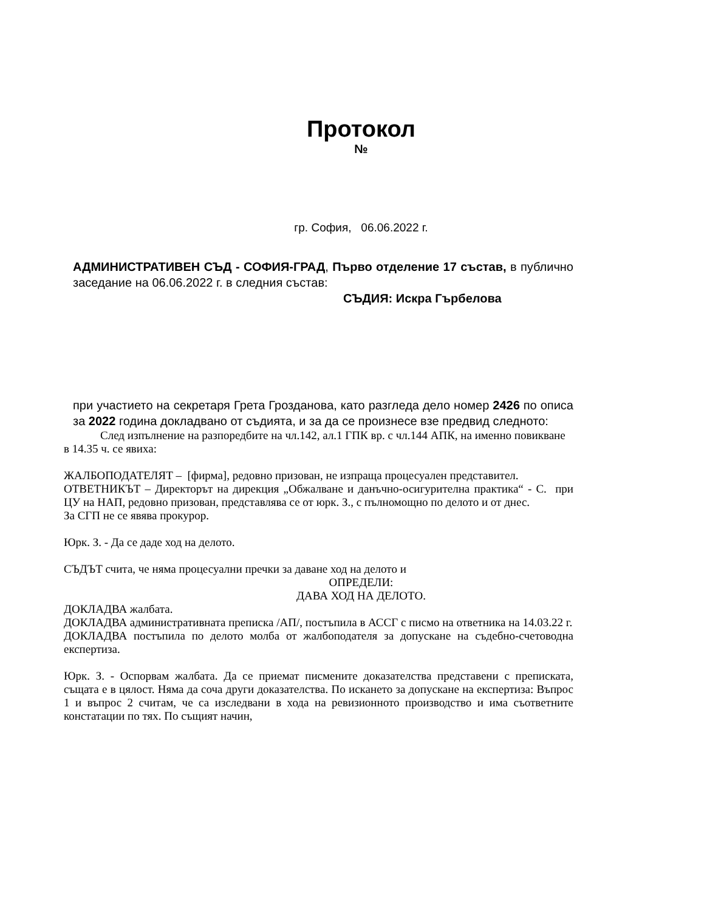Протокол
№
гр. София, 06.06.2022 г.
АДМИНИСТРАТИВЕН СЪД - СОФИЯ-ГРАД, Първо отделение 17 състав, в публично заседание на 06.06.2022 г. в следния състав:
СЪДИЯ: Искра Гърбелова
при участието на секретаря Грета Грозданова, като разгледа дело номер 2426 по описа за 2022 година докладвано от съдията, и за да се произнесе взе предвид следното:
След изпълнение на разпоредбите на чл.142, ал.1 ГПК вр. с чл.144 АПК, на именно повикване в 14.35 ч. се явиха:
ЖАЛБОПОДАТЕЛЯТ – [фирма], редовно призован, не изпраща процесуален представител.
ОТВЕТНИКЪТ – Директорът на дирекция „Обжалване и данъчно-осигурителна практика“ - С. при ЦУ на НАП, редовно призован, представлява се от юрк. З., с пълномощно по делото и от днес.
За СГП не се явява прокурор.
Юрк. З. - Да се даде ход на делото.
СЪДЪТ счита, че няма процесуални пречки за даване ход на делото и
ОПРЕДЕЛИ:
ДАВА ХОД НА ДЕЛОТО.
ДОКЛАДВА жалбата.
ДОКЛАДВА административната преписка /АП/, постъпила в АССГ с писмо на ответника на 14.03.22 г.
ДОКЛАДВА постъпила по делото молба от жалбоподателя за допускане на съдебно-счетоводна експертиза.
Юрк. З. - Оспорвам жалбата. Да се приемат писмените доказателства представени с преписката, същата е в цялост. Няма да соча други доказателства. По искането за допускане на експертиза: Въпрос 1 и въпрос 2 считам, че са изследвани в хода на ревизионното производство и има съответните констатации по тях. По същият начин,